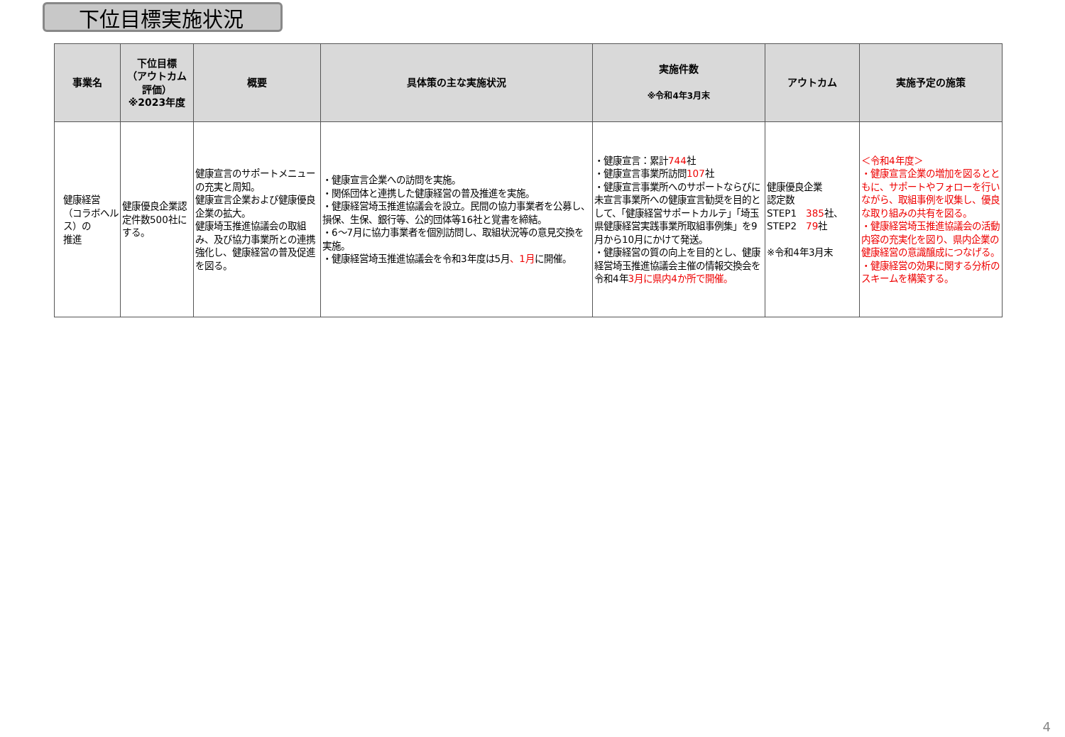下位目標実施状況
| 事業名 | 下位目標 （アウトカム 評価） ※2023年度 | 概要 | 具体策の主な実施状況 | 実施件数 ※令和4年3月末 | アウトカム | 実施予定の施策 |
| --- | --- | --- | --- | --- | --- | --- |
| 健康経営 （コラボヘルス）の 推進 | 健康優良企業認定件数500社にする。 | 健康宣言のサポートメニューの充実と周知。 健康宣言企業および健康優良企業の拡大。 健康埼玉推進協議会の取組み、及び協力事業所との連携強化し、健康経営の普及促進を図る。 | ・健康宣言企業への訪問を実施。 ・関係団体と連携した健康経営の普及推進を実施。 ・健康経営埼玉推進協議会を設立。民間の協力事業者を公募し、損保、生保、銀行等、公的団体等16社と覚書を締結。 ・6～7月に協力事業者を個別訪問し、取組状況等の意見交換を実施。 ・健康経営埼玉推進協議会を令和3年度は5月 、1月 に開催。 | ・健康宣言：累計 744 社 ・健康宣言事業所訪問 107 社 ・健康宣言事業所へのサポートならびに未宣言事業所への健康宣言勧奨を目的として、「健康経営サポートカルテ」「埼玉県健康経営実践事業所取組事例集」を9月から10月にかけて発送。 ・健康経営の質の向上を目的とし、健康経営埼玉推進協議会主催の情報交換会を令和4年 3月に県内4か所で開催。 | 健康優良企業 認定数 STEP1 385 社、 STEP2 79 社 ※令和4年3月末 | ＜令和4年度＞ ・健康宣言企業の増加を図るとともに、サポートやフォローを行いながら、取組事例を収集し、優良な取り組みの共有を図る。 ・健康経営埼玉推進協議会の活動内容の充実化を図り、県内企業の健康経営の意識醸成につなげる。 ・健康経営の効果に関する分析のスキームを構築する。 |
4